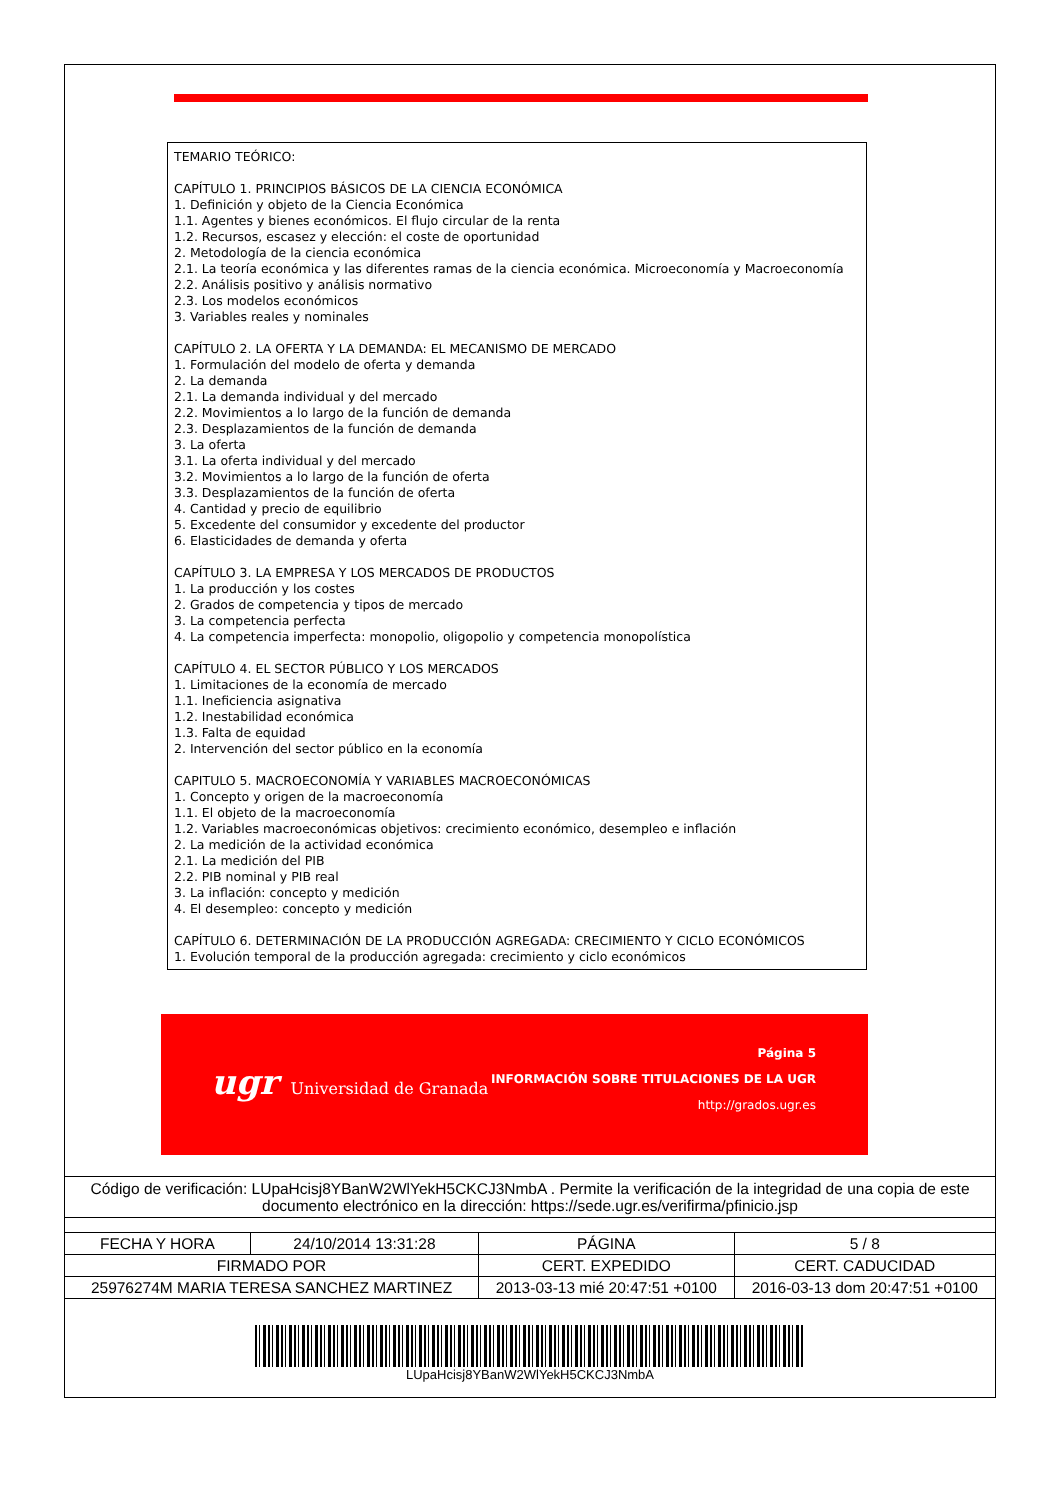TEMARIO TEÓRICO:
CAPÍTULO 1. PRINCIPIOS BÁSICOS DE LA CIENCIA ECONÓMICA
1. Definición y objeto de la Ciencia Económica
1.1. Agentes y bienes económicos. El flujo circular de la renta
1.2. Recursos, escasez y elección: el coste de oportunidad
2. Metodología de la ciencia económica
2.1. La teoría económica y las diferentes ramas de la ciencia económica. Microeconomía y Macroeconomía
2.2. Análisis positivo y análisis normativo
2.3. Los modelos económicos
3. Variables reales y nominales
CAPÍTULO 2. LA OFERTA Y LA DEMANDA: EL MECANISMO DE MERCADO
1. Formulación del modelo de oferta y demanda
2. La demanda
2.1. La demanda individual y del mercado
2.2. Movimientos a lo largo de la función de demanda
2.3. Desplazamientos de la función de demanda
3. La oferta
3.1. La oferta individual y del mercado
3.2. Movimientos a lo largo de la función de oferta
3.3. Desplazamientos de la función de oferta
4. Cantidad y precio de equilibrio
5. Excedente del consumidor y excedente del productor
6. Elasticidades de demanda y oferta
CAPÍTULO 3. LA EMPRESA Y LOS MERCADOS DE PRODUCTOS
1. La producción y los costes
2. Grados de competencia y tipos de mercado
3. La competencia perfecta
4. La competencia imperfecta: monopolio, oligopolio y competencia monopolística
CAPÍTULO 4. EL SECTOR PÚBLICO Y LOS MERCADOS
1. Limitaciones de la economía de mercado
1.1. Ineficiencia asignativa
1.2. Inestabilidad económica
1.3. Falta de equidad
2. Intervención del sector público en la economía
CAPITULO 5. MACROECONOMÍA Y VARIABLES MACROECONÓMICAS
1. Concepto y origen de la macroeconomía
1.1. El objeto de la macroeconomía
1.2. Variables macroeconómicas objetivos: crecimiento económico, desempleo e inflación
2. La medición de la actividad económica
2.1. La medición del PIB
2.2. PIB nominal y PIB real
3. La inflación: concepto y medición
4. El desempleo: concepto y medición
CAPÍTULO 6. DETERMINACIÓN DE LA PRODUCCIÓN AGREGADA: CRECIMIENTO Y CICLO ECONÓMICOS
1. Evolución temporal de la producción agregada: crecimiento y ciclo económicos
ugr Universidad de Granada
Página 5
INFORMACIÓN SOBRE TITULACIONES DE LA UGR
http://grados.ugr.es
Código de verificación: LUpaHcisj8YBanW2WlYekH5CKCJ3NmbA . Permite la verificación de la integridad de una copia de este documento electrónico en la dirección: https://sede.ugr.es/verifirma/pfinicio.jsp
| FECHA Y HORA | 24/10/2014 13:31:28 | PÁGINA | 5 / 8 |
| FIRMADO POR | | CERT. EXPEDIDO | CERT. CADUCIDAD |
| 25976274M MARIA TERESA SANCHEZ MARTINEZ | | 2013-03-13 mié 20:47:51 +0100 | 2016-03-13 dom 20:47:51 +0100 |
LUpaHcisj8YBanW2WlYekH5CKCJ3NmbA